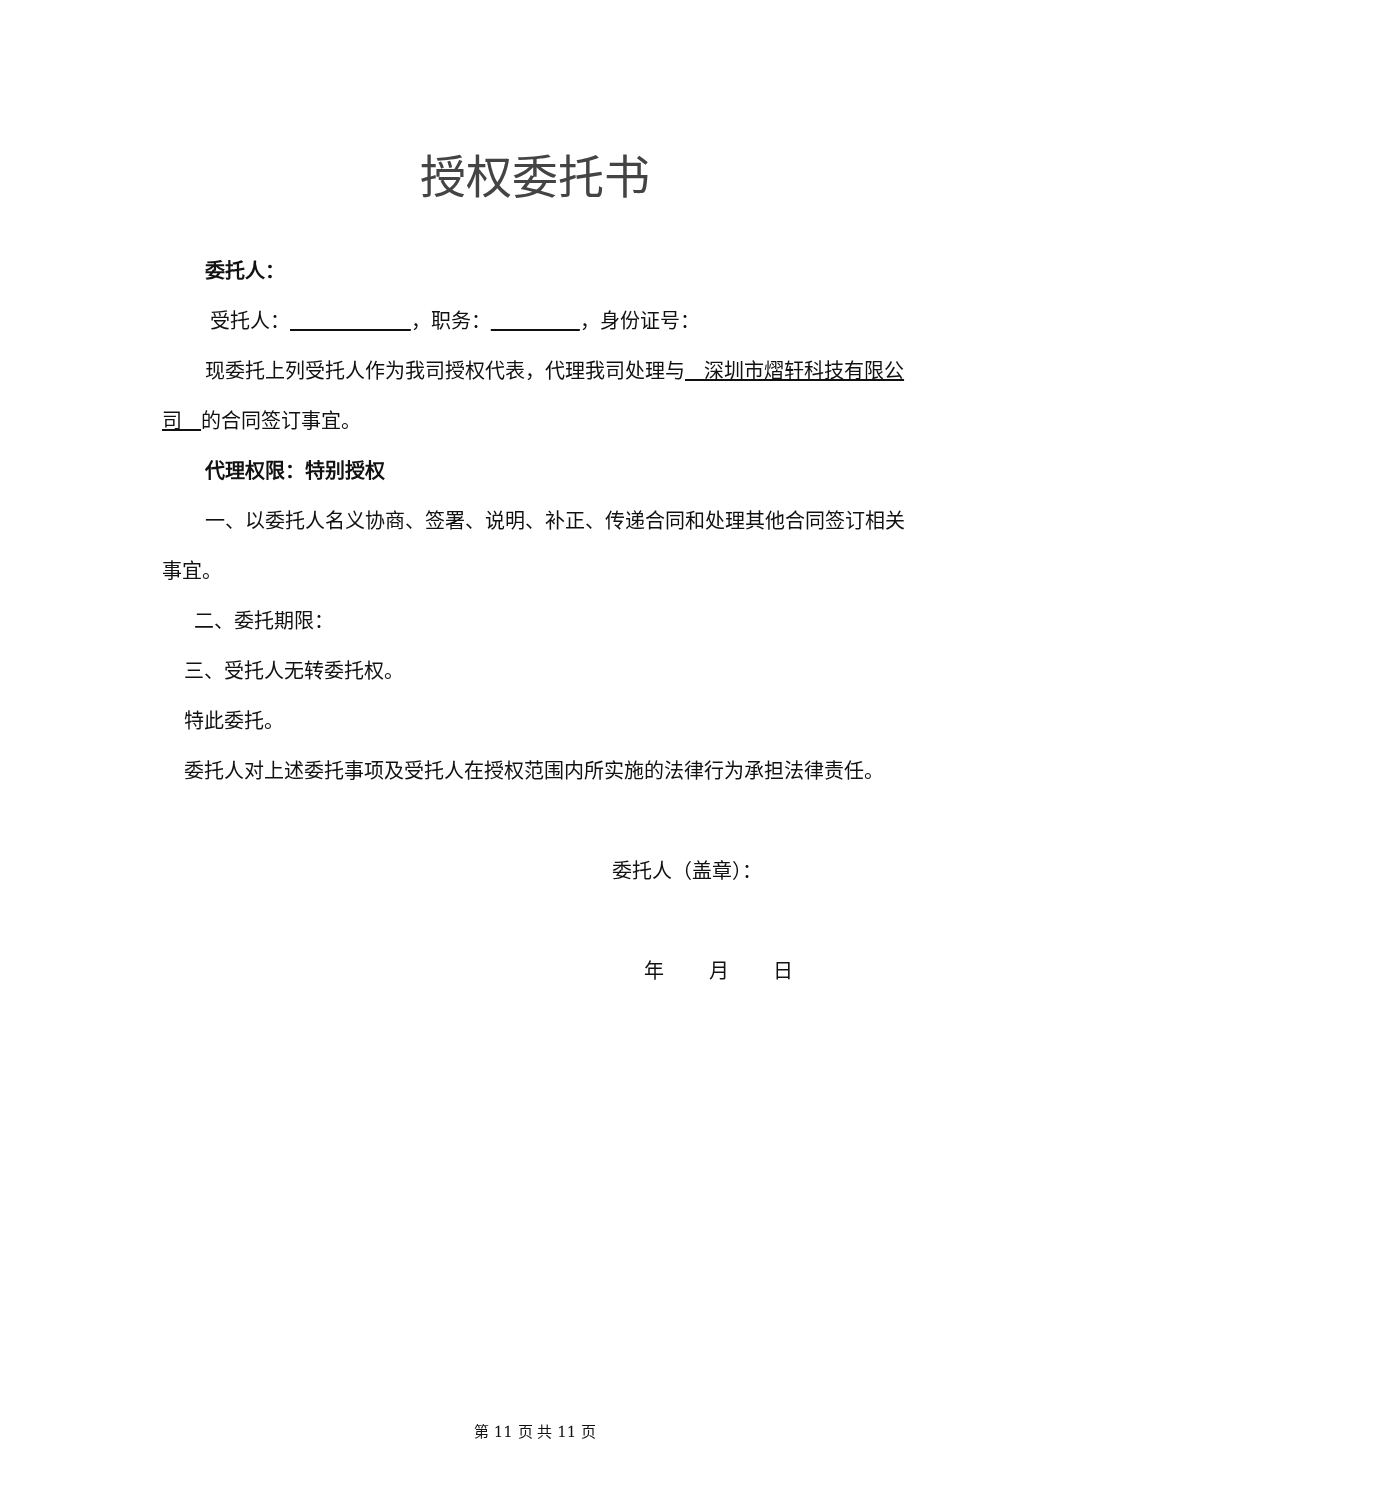授权委托书
委托人：
受托人： ，职务： ，身份证号：
现委托上列受托人作为我司授权代表，代理我司处理与 深圳市熠轩科技有限公司 的合同签订事宜。
代理权限：特别授权
一、以委托人名义协商、签署、说明、补正、传递合同和处理其他合同签订相关事宜。
二、委托期限：
三、受托人无转委托权。
特此委托。
委托人对上述委托事项及受托人在授权范围内所实施的法律行为承担法律责任。
委托人（盖章）：
年 月 日
第 11 页 共 11 页